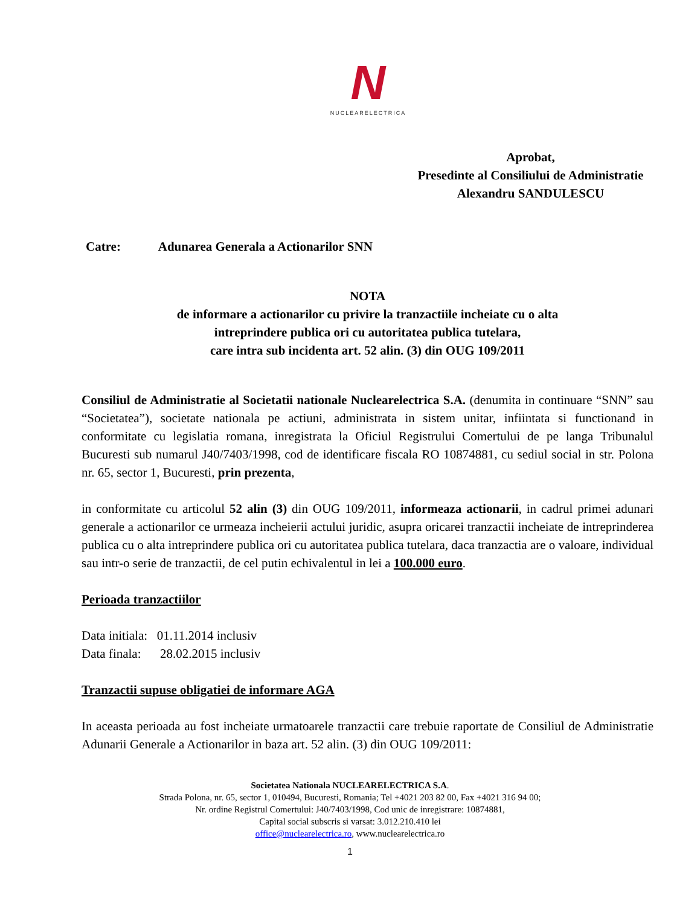N
NUCLEARELECTRICA
Aprobat,
Presedinte al Consiliului de Administratie
Alexandru SANDULESCU
Catre: Adunarea Generala a Actionarilor SNN
NOTA
de informare a actionarilor cu privire la tranzactiile incheiate cu o alta
intreprindere publica ori cu autoritatea publica tutelara,
care intra sub incidenta art. 52 alin. (3) din OUG 109/2011
Consiliul de Administratie al Societatii nationale Nuclearelectrica S.A. (denumita in continuare “SNN” sau “Societatea”), societate nationala pe actiuni, administrata in sistem unitar, infiintata si functionand in conformitate cu legislatia romana, inregistrata la Oficiul Registrului Comertului de pe langa Tribunalul Bucuresti sub numarul J40/7403/1998, cod de identificare fiscala RO 10874881, cu sediul social in str. Polona nr. 65, sector 1, Bucuresti, prin prezenta,
in conformitate cu articolul 52 alin (3) din OUG 109/2011, informeaza actionarii, in cadrul primei adunari generale a actionarilor ce urmeaza incheierii actului juridic, asupra oricarei tranzactii incheiate de intreprinderea publica cu o alta intreprindere publica ori cu autoritatea publica tutelara, daca tranzactia are o valoare, individual sau intr-o serie de tranzactii, de cel putin echivalentul in lei a 100.000 euro.
Perioada tranzactiilor
Data initiala: 01.11.2014 inclusiv
Data finala: 28.02.2015 inclusiv
Tranzactii supuse obligatiei de informare AGA
In aceasta perioada au fost incheiate urmatoarele tranzactii care trebuie raportate de Consiliul de Administratie Adunarii Generale a Actionarilor in baza art. 52 alin. (3) din OUG 109/2011:
Societatea Nationala NUCLEARELECTRICA S.A.
Strada Polona, nr. 65, sector 1, 010494, Bucuresti, Romania; Tel +4021 203 82 00, Fax +4021 316 94 00;
Nr. ordine Registrul Comertului: J40/7403/1998, Cod unic de inregistrare: 10874881,
Capital social subscris si varsat: 3.012.210.410 lei
office@nuclearelectrica.ro, www.nuclearelectrica.ro
1